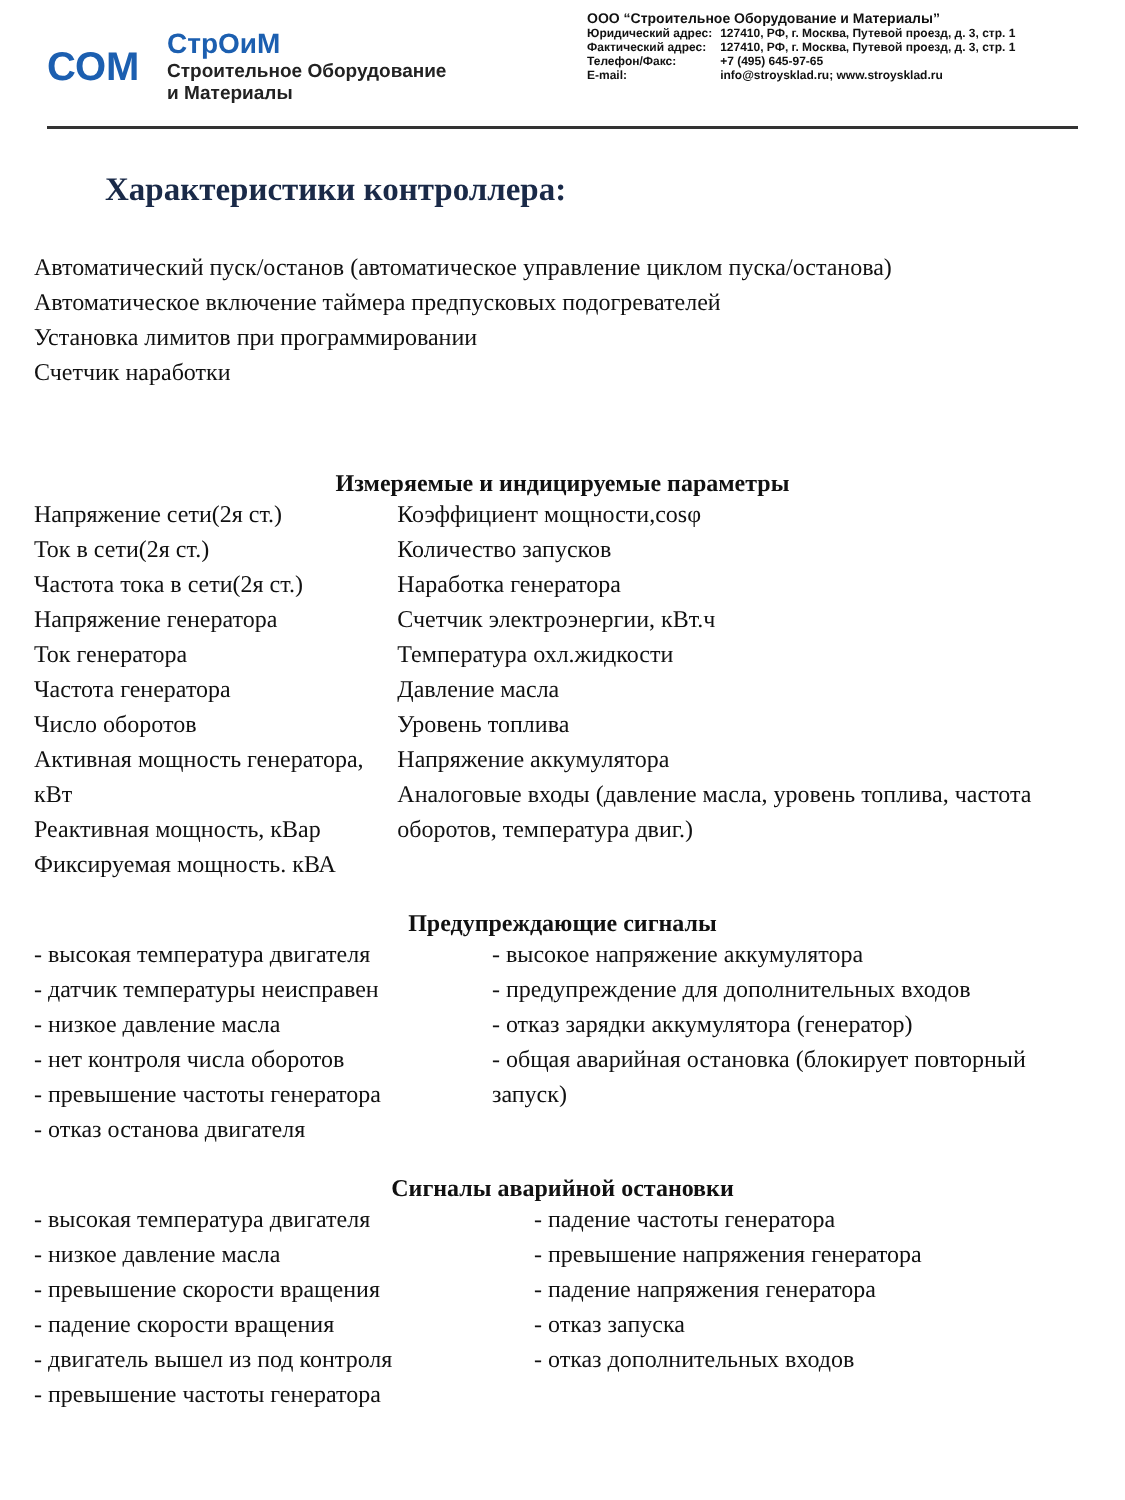СОМ
СтрОиМ
Строительное Оборудование
и Материалы
ООО “Строительное Оборудование и Материалы”
| Юридический адрес: | 127410, РФ, г. Москва, Путевой проезд, д. 3, стр. 1 |
| Фактический адрес: | 127410, РФ, г. Москва, Путевой проезд, д. 3, стр. 1 |
| Телефон/Факс: | +7 (495) 645-97-65 |
| E-mail: | info@stroysklad.ru; www.stroysklad.ru |
Характеристики контроллера:
Автоматический пуск/останов (автоматическое управление циклом пуска/останова)
Автоматическое включение таймера предпусковых подогревателей
Установка лимитов при программировании
Счетчик наработки
Измеряемые и индицируемые параметры
Напряжение сети(2я ст.)
Ток в сети(2я ст.)
Частота тока в сети(2я ст.)
Напряжение генератора
Ток генератора
Частота генератора
Число оборотов
Активная мощность генератора, кВт
Реактивная мощность, кВар
Фиксируемая мощность. кВА
Коэффициент мощности,cosφ
Количество запусков
Наработка генератора
Счетчик электроэнергии, кВт.ч
Температура охл.жидкости
Давление масла
Уровень топлива
Напряжение аккумулятора
Аналоговые входы (давление масла, уровень топлива, частота оборотов, температура двиг.)
Предупреждающие сигналы
- высокая температура двигателя
- датчик температуры неисправен
- низкое давление масла
- нет контроля числа оборотов
- превышение частоты генератора
- отказ останова двигателя
- высокое напряжение аккумулятора
- предупреждение для дополнительных входов
- отказ зарядки аккумулятора (генератор)
- общая аварийная остановка (блокирует повторный запуск)
Сигналы аварийной остановки
- высокая температура двигателя
- низкое давление масла
- превышение скорости вращения
- падение скорости вращения
- двигатель вышел из под контроля
- превышение частоты генератора
- падение частоты генератора
- превышение напряжения генератора
- падение напряжения генератора
- отказ запуска
- отказ дополнительных входов